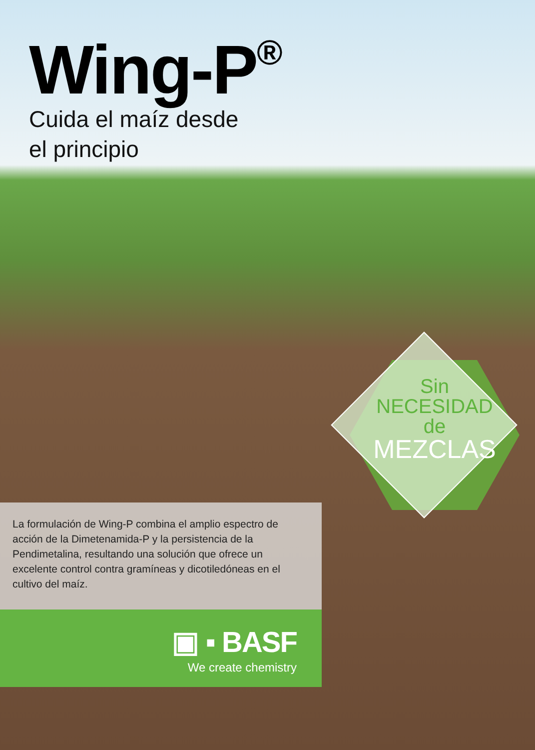Wing-P<sup>®</sup>
Cuida el maíz desde
el principio
Sin
NECESIDAD
de
MEZCLAS
La formulación de Wing-P combina el amplio espectro de acción de la Dimetenamida-P y la persistencia de la Pendimetalina, resultando una solución que ofrece un excelente control contra gramíneas y dicotiledóneas en el cultivo del maíz.
▣ ▪ BASF
We create chemistry